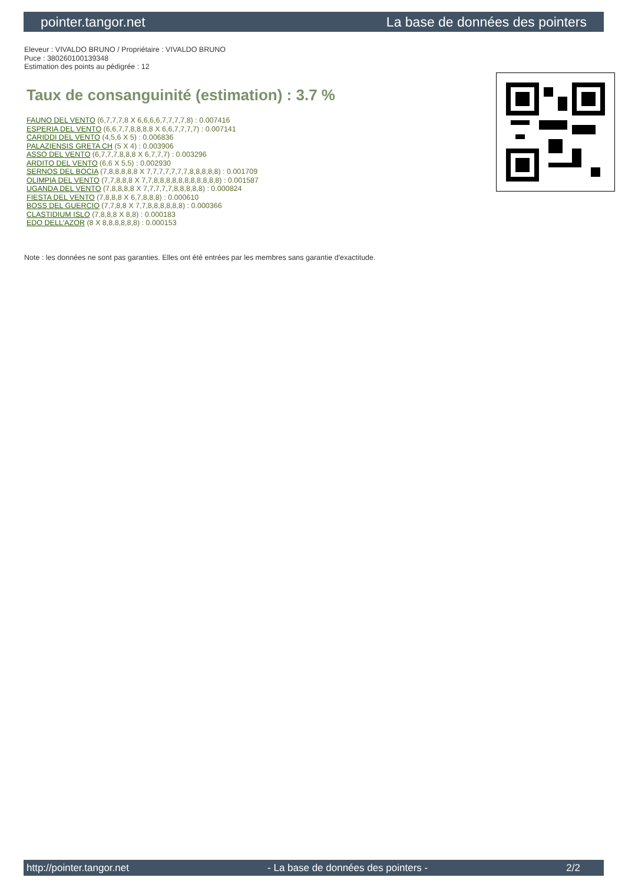pointer.tangor.net La base de données des pointers
Eleveur : VIVALDO BRUNO / Propriétaire : VIVALDO BRUNO
Puce : 380260100139348
Estimation des points au pédigrée : 12
Taux de consanguinité (estimation) : 3.7 %
FAUNO DEL VENTO (6,7,7,7,8 X 6,6,6,6,7,7,7,7,8) : 0.007416
ESPERIA DEL VENTO (6,6,7,7,8,8,8,8 X 6,6,7,7,7,7) : 0.007141
CARIDDI DEL VENTO (4,5,6 X 5) : 0.006836
PALAZIENSIS GRETA CH (5 X 4) : 0.003906
ASSO DEL VENTO (6,7,7,7,8,8,8 X 6,7,7,7) : 0.003296
ARDITO DEL VENTO (6,6 X 5,5) : 0.002930
SERNOS DEL BOCIA (7,8,8,8,8,8 X 7,7,7,7,7,7,7,8,8,8,8,8) : 0.001709
OLIMPIA DEL VENTO (7,7,8,8,8 X 7,7,8,8,8,8,8,8,8,8,8,8,8) : 0.001587
UGANDA DEL VENTO (7,8,8,8,8 X 7,7,7,7,7,8,8,8,8,8) : 0.000824
FIESTA DEL VENTO (7,8,8,8 X 6,7,8,8,8) : 0.000610
BOSS DEL GUERCIO (7,7,8,8 X 7,7,8,8,8,8,8,8) : 0.000366
CLASTIDIUM ISLO (7,8,8,8 X 8,8) : 0.000183
EDO DELL'AZOR (8 X 8,8,8,8,8,8) : 0.000153
Note : les données ne sont pas garanties. Elles ont été entrées par les membres sans garantie d'exactitude.
http://pointer.tangor.net - La base de données des pointers - 2/2